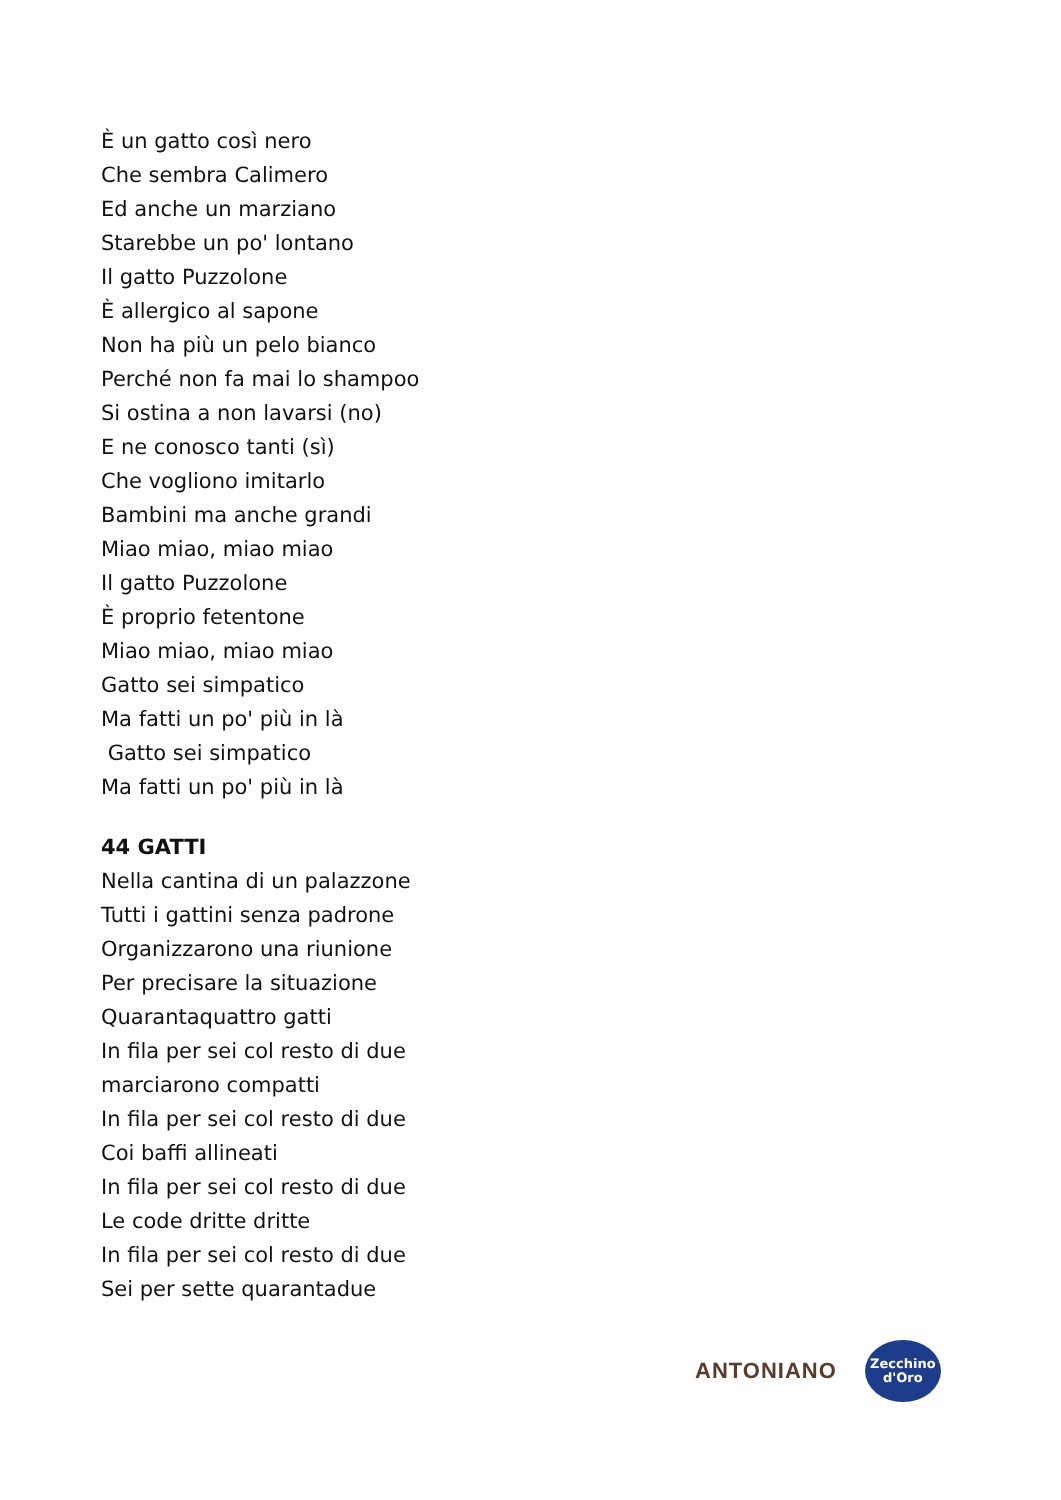È un gatto così nero
Che sembra Calimero
Ed anche un marziano
Starebbe un po' lontano
Il gatto Puzzolone
È allergico al sapone
Non ha più un pelo bianco
Perché non fa mai lo shampoo
Si ostina a non lavarsi (no)
E ne conosco tanti (sì)
Che vogliono imitarlo
Bambini ma anche grandi
Miao miao, miao miao
Il gatto Puzzolone
È proprio fetentone
Miao miao, miao miao
Gatto sei simpatico
Ma fatti un po' più in là
Gatto sei simpatico
Ma fatti un po' più in là
44 GATTI
Nella cantina di un palazzone
Tutti i gattini senza padrone
Organizzarono una riunione
Per precisare la situazione
Quarantaquattro gatti
In fila per sei col resto di due
marciarono compatti
In fila per sei col resto di due
Coi baffi allineati
In fila per sei col resto di due
Le code dritte dritte
In fila per sei col resto di due
Sei per sette quarantadue
ANTONIANO
Zecchino
d'Oro